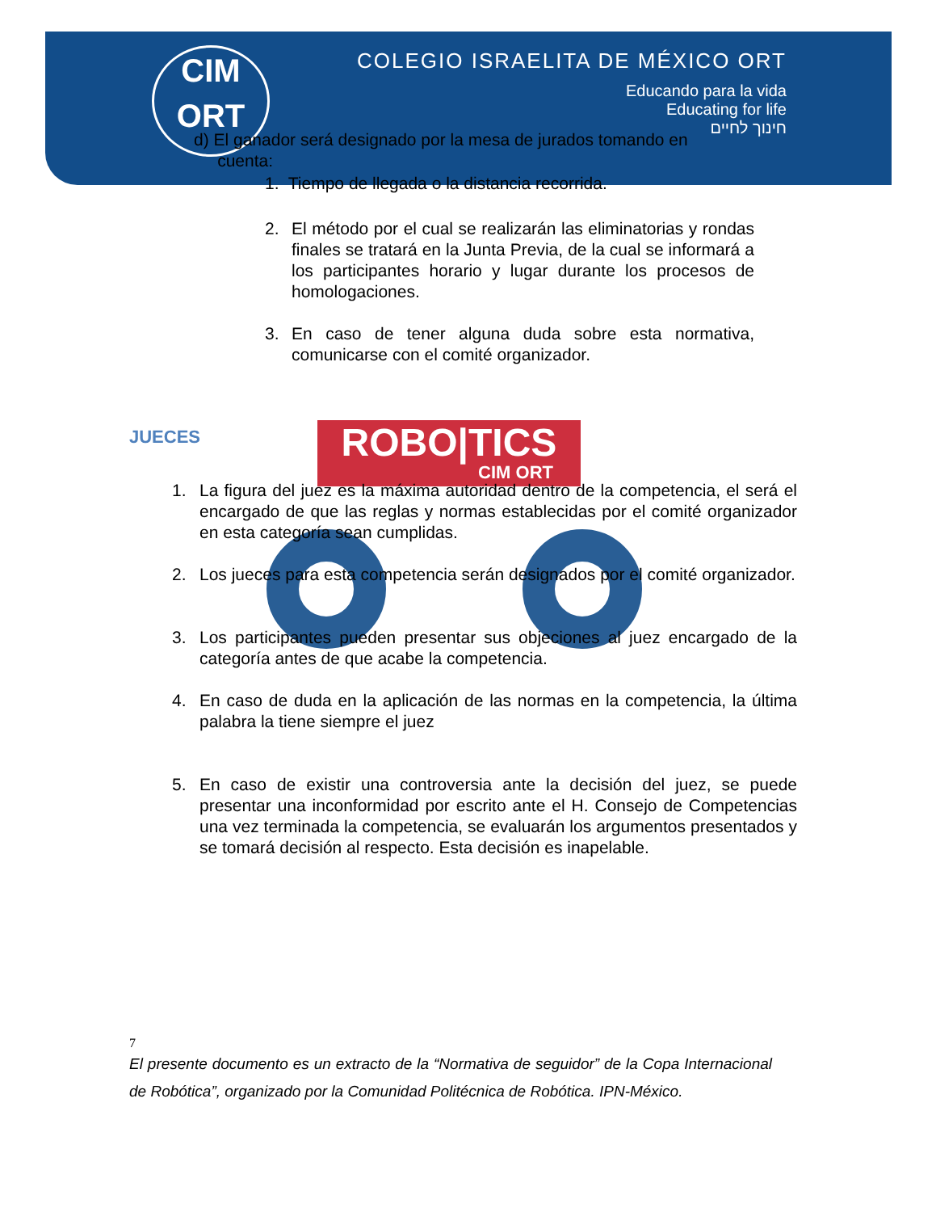CIM
ORT
COLEGIO ISRAELITA DE MÉXICO ORT
Educando para la vida
Educating for life
חינוך לחיים
ROBO|TICS
CIM ORT
d) El ganador será designado por la mesa de jurados tomando en
cuenta:
1. Tiempo de llegada o la distancia recorrida.
2. El método por el cual se realizarán las eliminatorias y rondas finales se tratará en la Junta Previa, de la cual se informará a los participantes horario y lugar durante los procesos de homologaciones.
3. En caso de tener alguna duda sobre esta normativa, comunicarse con el comité organizador.
JUECES
1. La figura del juez es la máxima autoridad dentro de la competencia, el será el encargado de que las reglas y normas establecidas por el comité organizador en esta categoría sean cumplidas.
2. Los jueces para esta competencia serán designados por el comité organizador.
3. Los participantes pueden presentar sus objeciones al juez encargado de la categoría antes de que acabe la competencia.
4. En caso de duda en la aplicación de las normas en la competencia, la última palabra la tiene siempre el juez
5. En caso de existir una controversia ante la decisión del juez, se puede presentar una inconformidad por escrito ante el H. Consejo de Competencias una vez terminada la competencia, se evaluarán los argumentos presentados y se tomará decisión al respecto. Esta decisión es inapelable.
7
El presente documento es un extracto de la “Normativa de seguidor” de la Copa Internacional de Robótica”, organizado por la Comunidad Politécnica de Robótica. IPN-México.